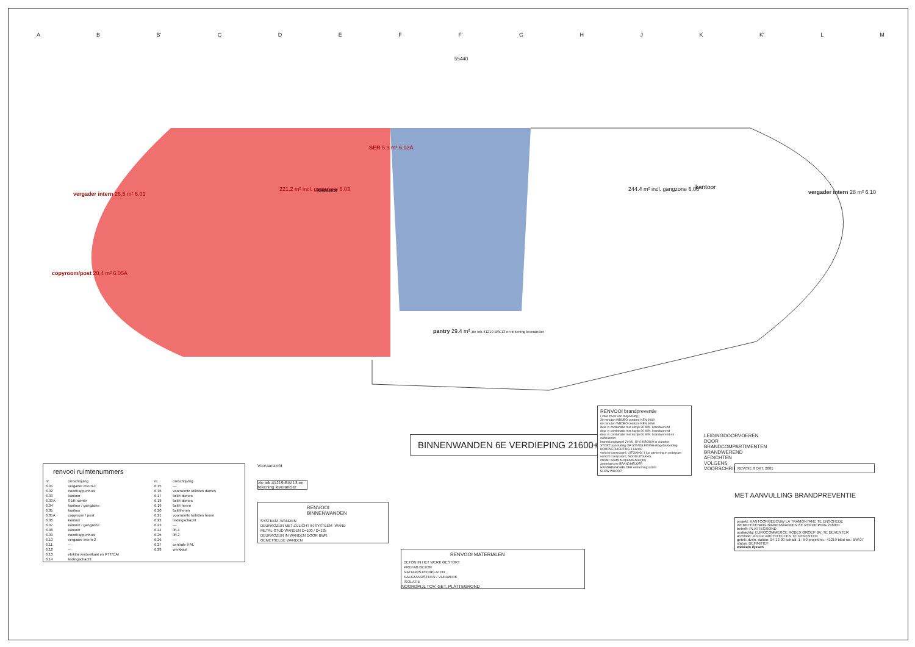kantoor
kantoor
A B B' C D E F F' G H J K K' L M
55440
vergader intern 26,5 m² 6.01
copyroom/post 20,4 m² 6.05A
SER 5.9 m² 6.03A
221.2 m² incl. gangzone 6.03 244.4 m² incl. gangzone 6.06 vergader intern 28 m² 6.10
pantry 29.4 m² zie tek.41219-BW.13 en tekening leverancier
BINNENWANDEN 6E VERDIEPING 21600+
renvooi ruimtenummers
| nr. | omschrijving | nr. | omschrijving |
| --- | --- | --- | --- |
| 6.01 | vergader intern-1 | 6.15 | --- |
| 6.02 | noodtrappenhuis | 6.16 | voorruimte toiletten dames |
| 6.03 | kantoor | 6.17 | toilet dames |
| 6.03A | SER ruimte | 6.18 | toilet dames |
| 6.04 | kantoor / gangzone | 6.19 | toilet heren |
| 6.05 | kantoor | 6.20 | toiletheren |
| 6.05A | copyroom / post | 6.21 | voorruimte toiletten heren |
| 6.06 | kantoor | 6.22 | leidingschacht |
| 6.07 | kantoor / gangzone | 6.23 | --- |
| 6.08 | kantoor | 6.24 | lift-1 |
| 6.09 | noodtrappenhuis | 6.25 | lift-2 |
| 6.10 | vergader intern-2 | 6.26 | --- |
| 6.11 | --- | 6.27 | centrale HAL |
| 6.12 | --- | 6.28 | werkkast |
| 6.13 | elektra verdeelkast en PTT/CAI | | |
| 6.14 | leidingschacht | | |
Vooraanzicht
zie tek.41219-BW.13 en tekening leverancier
RENVOOI BINNENWANDEN
| SYSTEEM -WANDEN |
| DEURKOZIJN MET ZIJLICHT IN SYSTEEM -WAND |
| METAL-STUD WANDEN D=100 / D=125 |
| DEURKOZIJN IN WANDEN DOOR BWR. |
| GEMETSELDE WANDEN |
RENVOOI MATERIALEN
| BETON IN HET WERK GESTORT |
| PREFAB BETON |
| NATUURSTEENPLATEN |
| KALKZANDSTEEN / VUILWERK |
| ISOLATIE |
NOORDPIJL TOV. GET. PLATTEGROND
RENVOOI brandpreventie
( voor zover van toepassing )
30 minuten WBDBO conform NEN 6068
60 minuten WBDBO conform NEN 6068
deur in combinatie met kozijn 30 MIN. brandwerend
deur in combinatie met kozijn 60 MIN. brandwerend
deur in combinatie met kozijn 60 MIN. brandwerend en zelfsluitend
brandslanghaspel 20 M1 19-6 INBOUW in wandnis
STORZ aansluiting OP STANDLEIDING drogeblusleiding
NOODVERLICHTING 1 lux/m2
verlicht transparant, UITGANG/ 1 lux uitvoering in pictogram
verlicht transparant, NOODUITGANG
zonder sleutel te openen deur(en)
automatische BRANDMELDER
HANDBRANDMELDER ontruimingsalarm
SLOW WHOOP
LEIDINGDOORVOEREN DOOR BRANDCOMPARTIMENTEN BRANDWEREND AFDICHTEN VOLGENS VOORSCHRIFT
REVISIE 8 OKT. 2001
MET AANVULLING BRANDPREVENTIE
projekt: KANTOORGEBOUW LA TRAMONTANE TE ENSCHEDE
WERKTEKENING BINNENWANDEN 6E VERDIEPING 21600+
betreft: PLATTEGROND
opdrachtg: EUROCOMMERCE ROBEX GROEP BV. TE DEVENTER
architekt: A+D+P ARCHITECTEN TE DEVENTER
getek: dvdn. datum: 04-12-00 schaal: 1 : 50 projektno.: 41219 blad no.: BW.07 status: DEFINITIEF
wessels rijssen